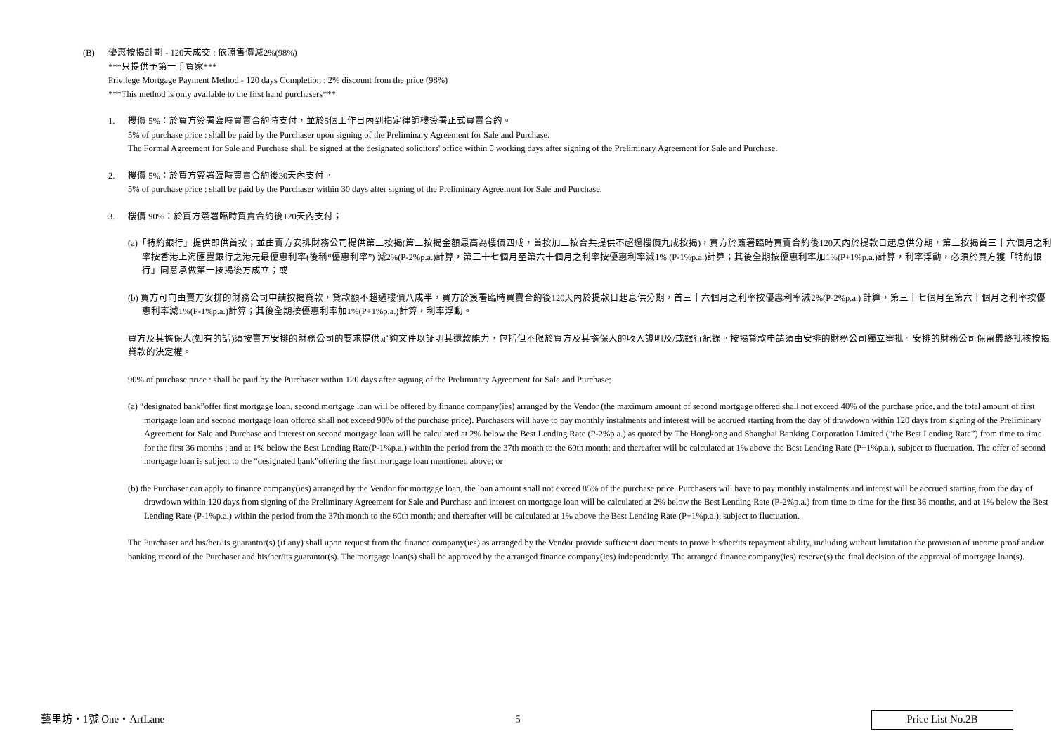(B) 優惠按揭計劃 - 120天成交 : 依照售價減2%(98%)
***只提供予第一手買家***
Privilege Mortgage Payment Method - 120 days Completion : 2% discount from the price (98%)
***This method is only available to the first hand purchasers***
1. 樓價 5%：於買方簽署臨時買賣合約時支付，並於5個工作日內到指定律師樓簽署正式買賣合約。
5% of purchase price : shall be paid by the Purchaser upon signing of the Preliminary Agreement for Sale and Purchase.
The Formal Agreement for Sale and Purchase shall be signed at the designated solicitors' office within 5 working days after signing of the Preliminary Agreement for Sale and Purchase.
2. 樓價 5%：於買方簽署臨時買賣合約後30天內支付。
5% of purchase price : shall be paid by the Purchaser within 30 days after signing of the Preliminary Agreement for Sale and Purchase.
3. 樓價 90%：於買方簽署臨時買賣合約後120天內支付；
(a)「特約銀行」提供即供首按；並由賣方安排財務公司提供第二按揭(第二按揭金額最高為樓價四成，首按加二按合共提供不超過樓價九成按揭)，買方於簽署臨時買賣合約後120天內於提款日起息供分期，第二按揭首三十六個月之利率按香港上海匯豐銀行之港元最優惠利率(後稱“優惠利率”) 減2%(P-2%p.a.)計算，第三十七個月至第六十個月之利率按優惠利率減1% (P-1%p.a.)計算；其後全期按優惠利率加1%(P+1%p.a.)計算，利率浮動，必須於買方獲「特約銀行」同意承做第一按揭後方成立；或
(b) 買方可向由賣方安排的財務公司申請按揭貸款，貸款額不超過樓價八成半，買方於簽署臨時買賣合約後120天內於提款日起息供分期，首三十六個月之利率按優惠利率減2%(P-2%p.a.) 計算，第三十七個月至第六十個月之利率按優惠利率減1%(P-1%p.a.)計算；其後全期按優惠利率加1%(P+1%p.a.)計算，利率浮動。
買方及其擔保人(如有的話)須按賣方安排的財務公司的要求提供足夠文件以証明其還款能力，包括但不限於買方及其擔保人的收入證明及/或銀行紀錄。按揭貸款申請須由安排的財務公司獨立審批。安排的財務公司保留最終批核按揭貸款的決定權。
90% of purchase price : shall be paid by the Purchaser within 120 days after signing of the Preliminary Agreement for Sale and Purchase;
(a) “designated bank”offer first mortgage loan, second mortgage loan will be offered by finance company(ies) arranged by the Vendor (the maximum amount of second mortgage offered shall not exceed 40% of the purchase price, and the total amount of first mortgage loan and second mortgage loan offered shall not exceed 90% of the purchase price). Purchasers will have to pay monthly instalments and interest will be accrued starting from the day of drawdown within 120 days from signing of the Preliminary Agreement for Sale and Purchase and interest on second mortgage loan will be calculated at 2% below the Best Lending Rate (P-2%p.a.) as quoted by The Hongkong and Shanghai Banking Corporation Limited (“the Best Lending Rate”) from time to time for the first 36 months ; and at 1% below the Best Lending Rate(P-1%p.a.) within the period from the 37th month to the 60th month; and thereafter will be calculated at 1% above the Best Lending Rate (P+1%p.a.), subject to fluctuation. The offer of second mortgage loan is subject to the “designated bank”offering the first mortgage loan mentioned above; or
(b) the Purchaser can apply to finance company(ies) arranged by the Vendor for mortgage loan, the loan amount shall not exceed 85% of the purchase price. Purchasers will have to pay monthly instalments and interest will be accrued starting from the day of drawdown within 120 days from signing of the Preliminary Agreement for Sale and Purchase and interest on mortgage loan will be calculated at 2% below the Best Lending Rate (P-2%p.a.) from time to time for the first 36 months, and at 1% below the Best Lending Rate (P-1%p.a.) within the period from the 37th month to the 60th month; and thereafter will be calculated at 1% above the Best Lending Rate (P+1%p.a.), subject to fluctuation.
The Purchaser and his/her/its guarantor(s) (if any) shall upon request from the finance company(ies) as arranged by the Vendor provide sufficient documents to prove his/her/its repayment ability, including without limitation the provision of income proof and/or banking record of the Purchaser and his/her/its guarantor(s). The mortgage loan(s) shall be approved by the arranged finance company(ies) independently. The arranged finance company(ies) reserve(s) the final decision of the approval of mortgage loan(s).
藝里坊・1號 One・ArtLane 5
Price List No.2B